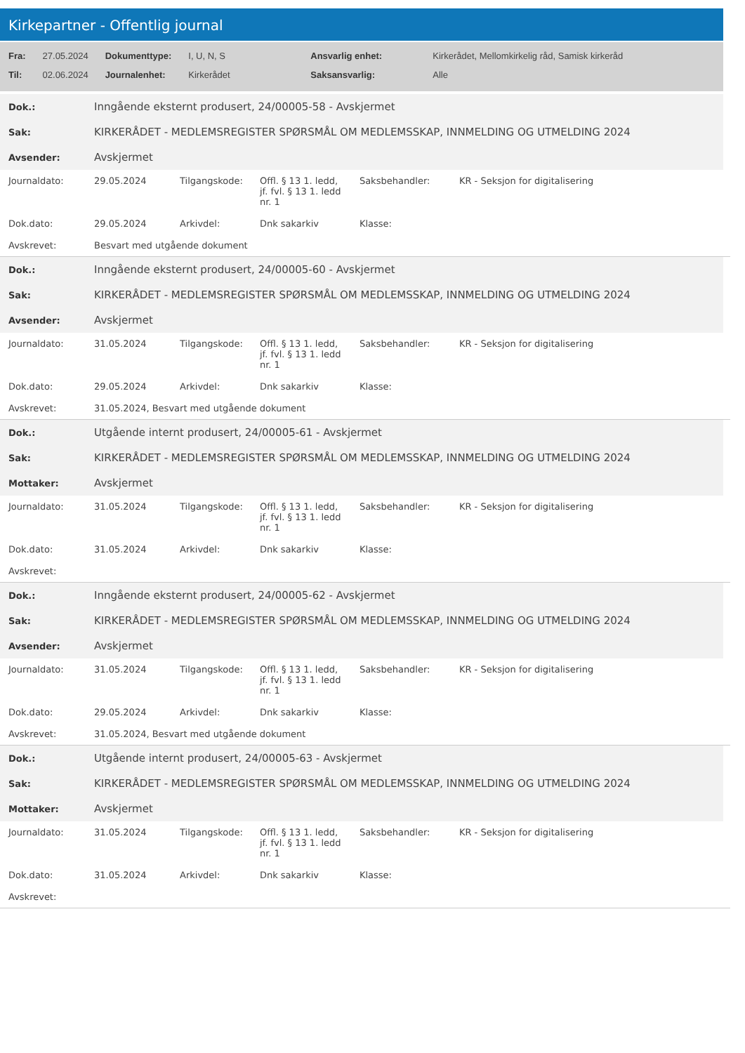Kirkepartner - Offentlig journal
| Fra: | 27.05.2024 | Dokumenttype: | I, U, N, S | Ansvarlig enhet: | Kirkerådet, Mellomkirkelig råd, Samisk kirkeråd |
| Til: | 02.06.2024 | Journalenhet: | Kirkerådet | Saksansvarlig: | Alle |
| Dok.: | Inngående eksternt produsert, 24/00005-58 - Avskjermet |
| Sak: | KIRKERÅDET - MEDLEMSREGISTER SPØRSMÅL OM MEDLEMSSKAP, INNMELDING OG UTMELDING 2024 |
| Avsender: | Avskjermet |
| Journaldato: | 29.05.2024 | Tilgangskode: | Offl. § 13 1. ledd, jf. fvl. § 13 1. ledd nr. 1 | Saksbehandler: | KR - Seksjon for digitalisering |
| Dok.dato: | 29.05.2024 | Arkivdel: | Dnk sakarkiv | Klasse: | |
| Avskrevet: | Besvart med utgående dokument | | | | |
| Dok.: | Inngående eksternt produsert, 24/00005-60 - Avskjermet |
| Sak: | KIRKERÅDET - MEDLEMSREGISTER SPØRSMÅL OM MEDLEMSSKAP, INNMELDING OG UTMELDING 2024 |
| Avsender: | Avskjermet |
| Journaldato: | 31.05.2024 | Tilgangskode: | Offl. § 13 1. ledd, jf. fvl. § 13 1. ledd nr. 1 | Saksbehandler: | KR - Seksjon for digitalisering |
| Dok.dato: | 29.05.2024 | Arkivdel: | Dnk sakarkiv | Klasse: | |
| Avskrevet: | 31.05.2024, Besvart med utgående dokument | | | | |
| Dok.: | Utgående internt produsert, 24/00005-61 - Avskjermet |
| Sak: | KIRKERÅDET - MEDLEMSREGISTER SPØRSMÅL OM MEDLEMSSKAP, INNMELDING OG UTMELDING 2024 |
| Mottaker: | Avskjermet |
| Journaldato: | 31.05.2024 | Tilgangskode: | Offl. § 13 1. ledd, jf. fvl. § 13 1. ledd nr. 1 | Saksbehandler: | KR - Seksjon for digitalisering |
| Dok.dato: | 31.05.2024 | Arkivdel: | Dnk sakarkiv | Klasse: | |
| Avskrevet: | | | | | |
| Dok.: | Inngående eksternt produsert, 24/00005-62 - Avskjermet |
| Sak: | KIRKERÅDET - MEDLEMSREGISTER SPØRSMÅL OM MEDLEMSSKAP, INNMELDING OG UTMELDING 2024 |
| Avsender: | Avskjermet |
| Journaldato: | 31.05.2024 | Tilgangskode: | Offl. § 13 1. ledd, jf. fvl. § 13 1. ledd nr. 1 | Saksbehandler: | KR - Seksjon for digitalisering |
| Dok.dato: | 29.05.2024 | Arkivdel: | Dnk sakarkiv | Klasse: | |
| Avskrevet: | 31.05.2024, Besvart med utgående dokument | | | | |
| Dok.: | Utgående internt produsert, 24/00005-63 - Avskjermet |
| Sak: | KIRKERÅDET - MEDLEMSREGISTER SPØRSMÅL OM MEDLEMSSKAP, INNMELDING OG UTMELDING 2024 |
| Mottaker: | Avskjermet |
| Journaldato: | 31.05.2024 | Tilgangskode: | Offl. § 13 1. ledd, jf. fvl. § 13 1. ledd nr. 1 | Saksbehandler: | KR - Seksjon for digitalisering |
| Dok.dato: | 31.05.2024 | Arkivdel: | Dnk sakarkiv | Klasse: | |
| Avskrevet: | | | | | |